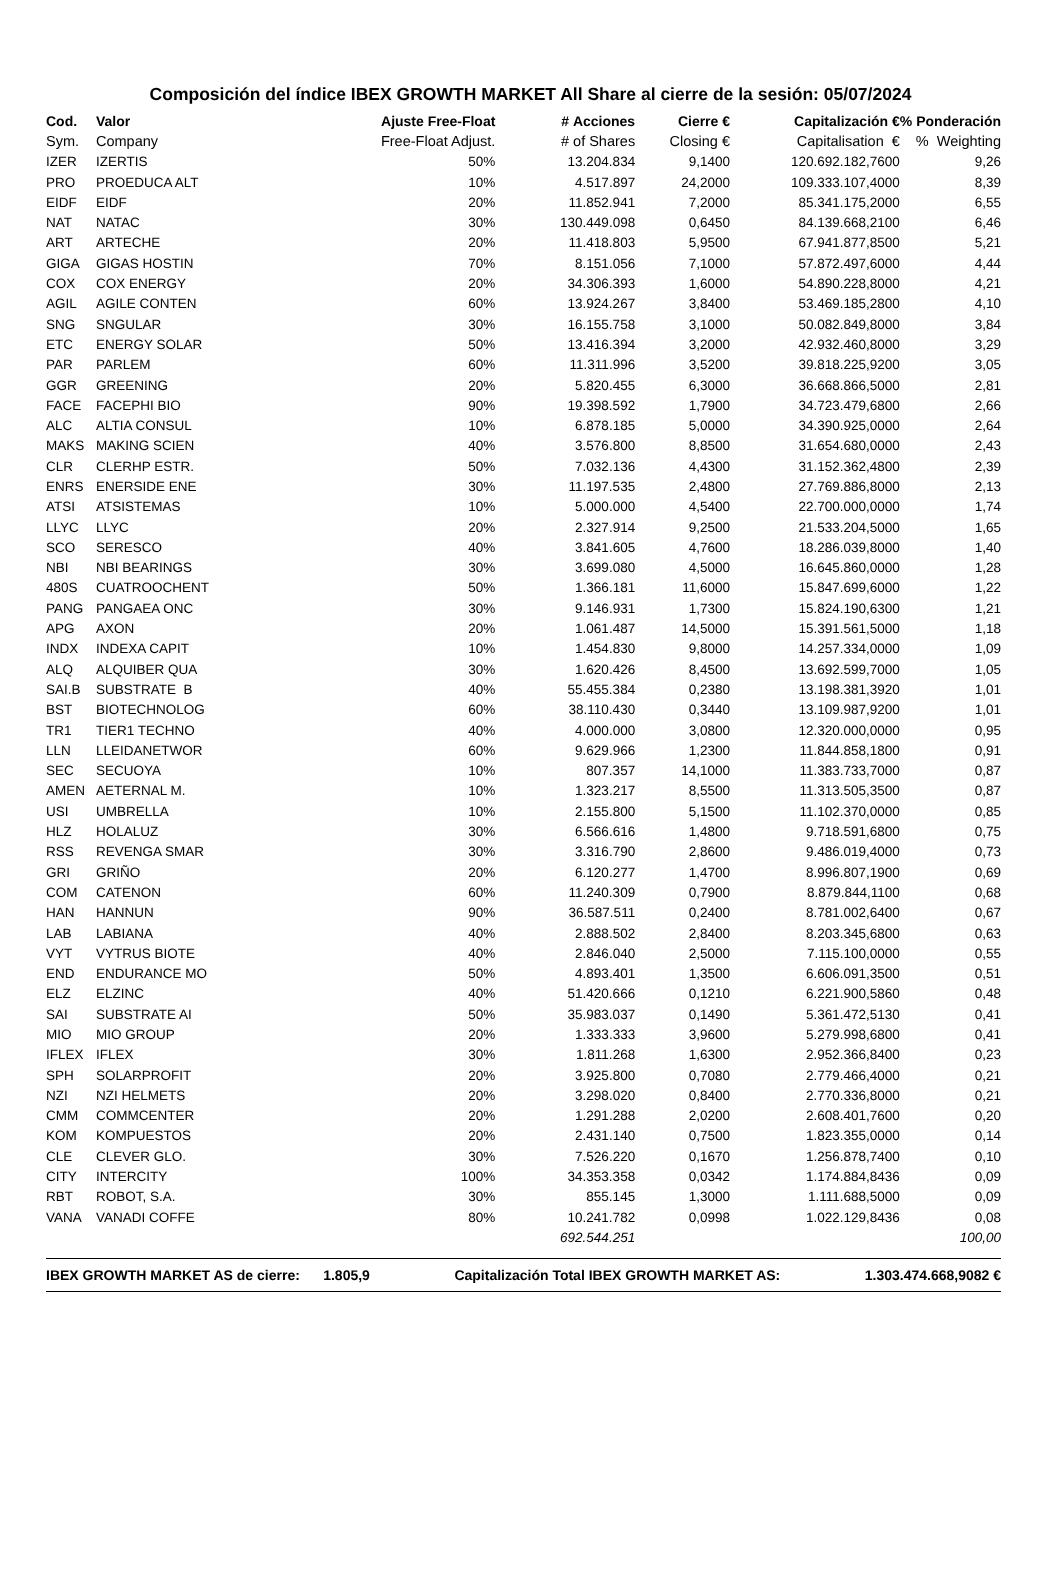Composición del índice IBEX GROWTH MARKET All Share al cierre de la sesión: 05/07/2024
| Cod. | Valor | Ajuste Free-Float | # Acciones | Cierre € | Capitalización € | % Ponderación |
| --- | --- | --- | --- | --- | --- | --- |
| Sym. | Company | Free-Float Adjust. | # of Shares | Closing € | Capitalisation € | % Weighting |
| IZER | IZERTIS | 50% | 13.204.834 | 9,1400 | 120.692.182,7600 | 9,26 |
| PRO | PROEDUCA ALT | 10% | 4.517.897 | 24,2000 | 109.333.107,4000 | 8,39 |
| EIDF | EIDF | 20% | 11.852.941 | 7,2000 | 85.341.175,2000 | 6,55 |
| NAT | NATAC | 30% | 130.449.098 | 0,6450 | 84.139.668,2100 | 6,46 |
| ART | ARTECHE | 20% | 11.418.803 | 5,9500 | 67.941.877,8500 | 5,21 |
| GIGA | GIGAS HOSTIN | 70% | 8.151.056 | 7,1000 | 57.872.497,6000 | 4,44 |
| COX | COX ENERGY | 20% | 34.306.393 | 1,6000 | 54.890.228,8000 | 4,21 |
| AGIL | AGILE CONTEN | 60% | 13.924.267 | 3,8400 | 53.469.185,2800 | 4,10 |
| SNG | SNGULAR | 30% | 16.155.758 | 3,1000 | 50.082.849,8000 | 3,84 |
| ETC | ENERGY SOLAR | 50% | 13.416.394 | 3,2000 | 42.932.460,8000 | 3,29 |
| PAR | PARLEM | 60% | 11.311.996 | 3,5200 | 39.818.225,9200 | 3,05 |
| GGR | GREENING | 20% | 5.820.455 | 6,3000 | 36.668.866,5000 | 2,81 |
| FACE | FACEPHI BIO | 90% | 19.398.592 | 1,7900 | 34.723.479,6800 | 2,66 |
| ALC | ALTIA CONSUL | 10% | 6.878.185 | 5,0000 | 34.390.925,0000 | 2,64 |
| MAKS | MAKING SCIEN | 40% | 3.576.800 | 8,8500 | 31.654.680,0000 | 2,43 |
| CLR | CLERHP ESTR. | 50% | 7.032.136 | 4,4300 | 31.152.362,4800 | 2,39 |
| ENRS | ENERSIDE ENE | 30% | 11.197.535 | 2,4800 | 27.769.886,8000 | 2,13 |
| ATSI | ATSISTEMAS | 10% | 5.000.000 | 4,5400 | 22.700.000,0000 | 1,74 |
| LLYC | LLYC | 20% | 2.327.914 | 9,2500 | 21.533.204,5000 | 1,65 |
| SCO | SERESCO | 40% | 3.841.605 | 4,7600 | 18.286.039,8000 | 1,40 |
| NBI | NBI BEARINGS | 30% | 3.699.080 | 4,5000 | 16.645.860,0000 | 1,28 |
| 480S | CUATROOCHENT | 50% | 1.366.181 | 11,6000 | 15.847.699,6000 | 1,22 |
| PANG | PANGAEA ONC | 30% | 9.146.931 | 1,7300 | 15.824.190,6300 | 1,21 |
| APG | AXON | 20% | 1.061.487 | 14,5000 | 15.391.561,5000 | 1,18 |
| INDX | INDEXA CAPIT | 10% | 1.454.830 | 9,8000 | 14.257.334,0000 | 1,09 |
| ALQ | ALQUIBER QUA | 30% | 1.620.426 | 8,4500 | 13.692.599,7000 | 1,05 |
| SAI.B | SUBSTRATE B | 40% | 55.455.384 | 0,2380 | 13.198.381,3920 | 1,01 |
| BST | BIOTECHNOLOG | 60% | 38.110.430 | 0,3440 | 13.109.987,9200 | 1,01 |
| TR1 | TIER1 TECHNO | 40% | 4.000.000 | 3,0800 | 12.320.000,0000 | 0,95 |
| LLN | LLEIDANETWOR | 60% | 9.629.966 | 1,2300 | 11.844.858,1800 | 0,91 |
| SEC | SECUOYA | 10% | 807.357 | 14,1000 | 11.383.733,7000 | 0,87 |
| AMEN | AETERNAL M. | 10% | 1.323.217 | 8,5500 | 11.313.505,3500 | 0,87 |
| USI | UMBRELLA | 10% | 2.155.800 | 5,1500 | 11.102.370,0000 | 0,85 |
| HLZ | HOLALUZ | 30% | 6.566.616 | 1,4800 | 9.718.591,6800 | 0,75 |
| RSS | REVENGA SMAR | 30% | 3.316.790 | 2,8600 | 9.486.019,4000 | 0,73 |
| GRI | GRIÑO | 20% | 6.120.277 | 1,4700 | 8.996.807,1900 | 0,69 |
| COM | CATENON | 60% | 11.240.309 | 0,7900 | 8.879.844,1100 | 0,68 |
| HAN | HANNUN | 90% | 36.587.511 | 0,2400 | 8.781.002,6400 | 0,67 |
| LAB | LABIANA | 40% | 2.888.502 | 2,8400 | 8.203.345,6800 | 0,63 |
| VYT | VYTRUS BIOTE | 40% | 2.846.040 | 2,5000 | 7.115.100,0000 | 0,55 |
| END | ENDURANCE MO | 50% | 4.893.401 | 1,3500 | 6.606.091,3500 | 0,51 |
| ELZ | ELZINC | 40% | 51.420.666 | 0,1210 | 6.221.900,5860 | 0,48 |
| SAI | SUBSTRATE AI | 50% | 35.983.037 | 0,1490 | 5.361.472,5130 | 0,41 |
| MIO | MIO GROUP | 20% | 1.333.333 | 3,9600 | 5.279.998,6800 | 0,41 |
| IFLEX | IFLEX | 30% | 1.811.268 | 1,6300 | 2.952.366,8400 | 0,23 |
| SPH | SOLARPROFIT | 20% | 3.925.800 | 0,7080 | 2.779.466,4000 | 0,21 |
| NZI | NZI HELMETS | 20% | 3.298.020 | 0,8400 | 2.770.336,8000 | 0,21 |
| CMM | COMMCENTER | 20% | 1.291.288 | 2,0200 | 2.608.401,7600 | 0,20 |
| KOM | KOMPUESTOS | 20% | 2.431.140 | 0,7500 | 1.823.355,0000 | 0,14 |
| CLE | CLEVER GLO. | 30% | 7.526.220 | 0,1670 | 1.256.878,7400 | 0,10 |
| CITY | INTERCITY | 100% | 34.353.358 | 0,0342 | 1.174.884,8436 | 0,09 |
| RBT | ROBOT, S.A. | 30% | 855.145 | 1,3000 | 1.111.688,5000 | 0,09 |
| VANA | VANADI COFFE | 80% | 10.241.782 | 0,0998 | 1.022.129,8436 | 0,08 |
| | | | 692.544.251 | | | 100,00 |
IBEX GROWTH MARKET AS de cierre: 1.805,9 Capitalización Total IBEX GROWTH MARKET AS: 1.303.474.668,9082 €